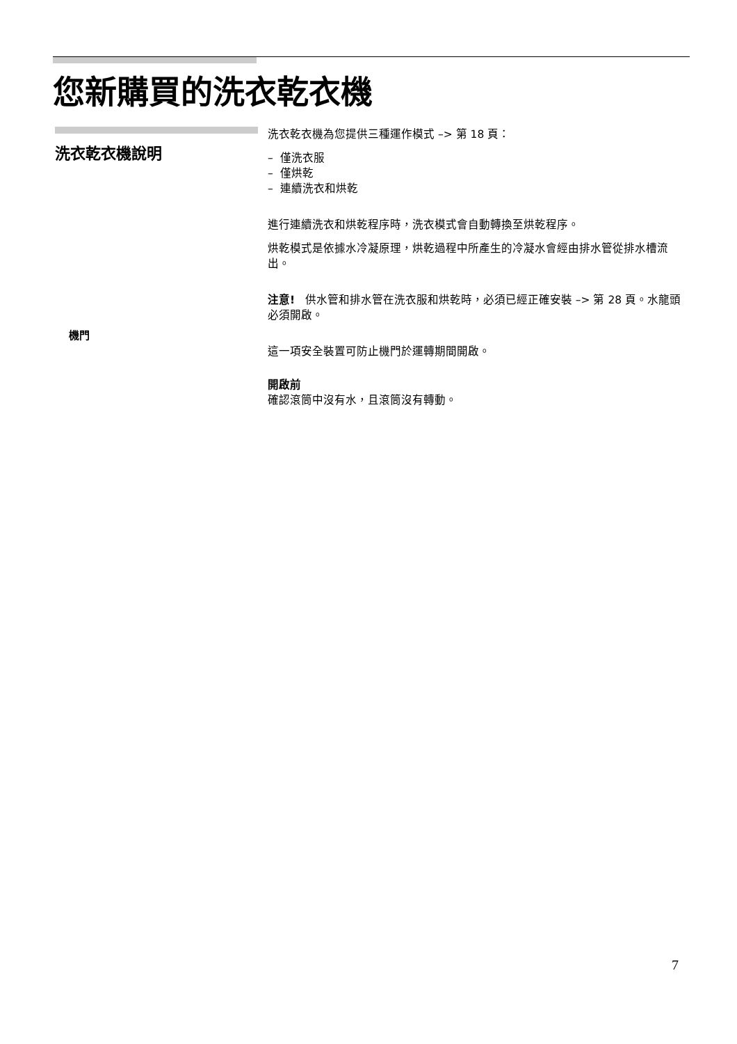您新購買的洗衣乾衣機
洗衣乾衣機說明
機門
洗衣乾衣機為您提供三種運作模式 –> 第 18 頁：
– 僅洗衣服
– 僅烘乾
– 連續洗衣和烘乾
進行連續洗衣和烘乾程序時，洗衣模式會自動轉換至烘乾程序。
烘乾模式是依據水冷凝原理，烘乾過程中所產生的冷凝水會經由排水管從排水槽流出。
注意! 供水管和排水管在洗衣服和烘乾時，必須已經正確安裝 –> 第 28 頁。水龍頭必須開啟。
這一項安全裝置可防止機門於運轉期間開啟。
開啟前
確認滾筒中沒有水，且滾筒沒有轉動。
7